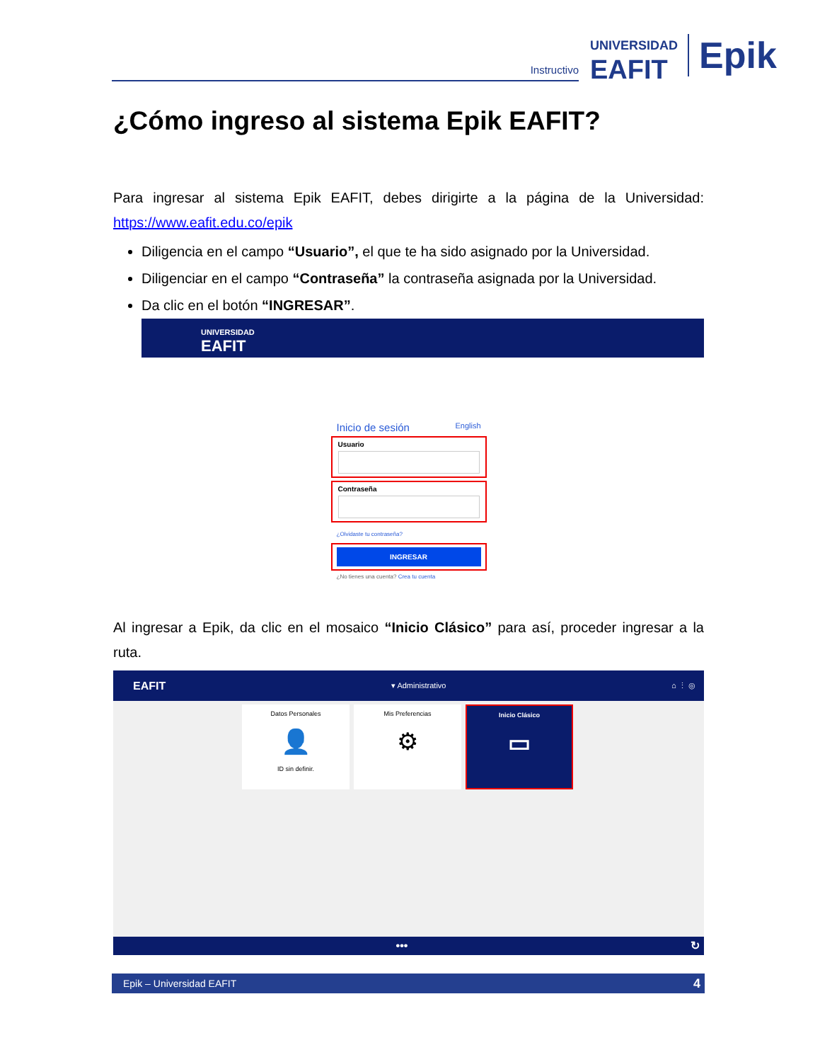Instructivo
UNIVERSIDAD
EAFIT
Epik
¿Cómo ingreso al sistema Epik EAFIT?
Para ingresar al sistema Epik EAFIT, debes dirigirte a la página de la Universidad: https://www.eafit.edu.co/epik
Diligencia en el campo “Usuario”, el que te ha sido asignado por la Universidad.
Diligenciar en el campo “Contraseña” la contraseña asignada por la Universidad.
Da clic en el botón “INGRESAR”.
UNIVERSIDAD
EAFIT
Inicio de sesión English
Usuario
Contraseña
¿Olvidaste tu contraseña?
INGRESAR
¿No tienes una cuenta? Crea tu cuenta
Al ingresar a Epik, da clic en el mosaico “Inicio Clásico” para así, proceder ingresar a la ruta.
EAFIT ▾ Administrativo ⌂ ⋮ ◎
Datos Personales
👤
ID sin definir.
Mis Preferencias
⚙
Inicio Clásico
▭
••• ↻
Epik – Universidad EAFIT 4